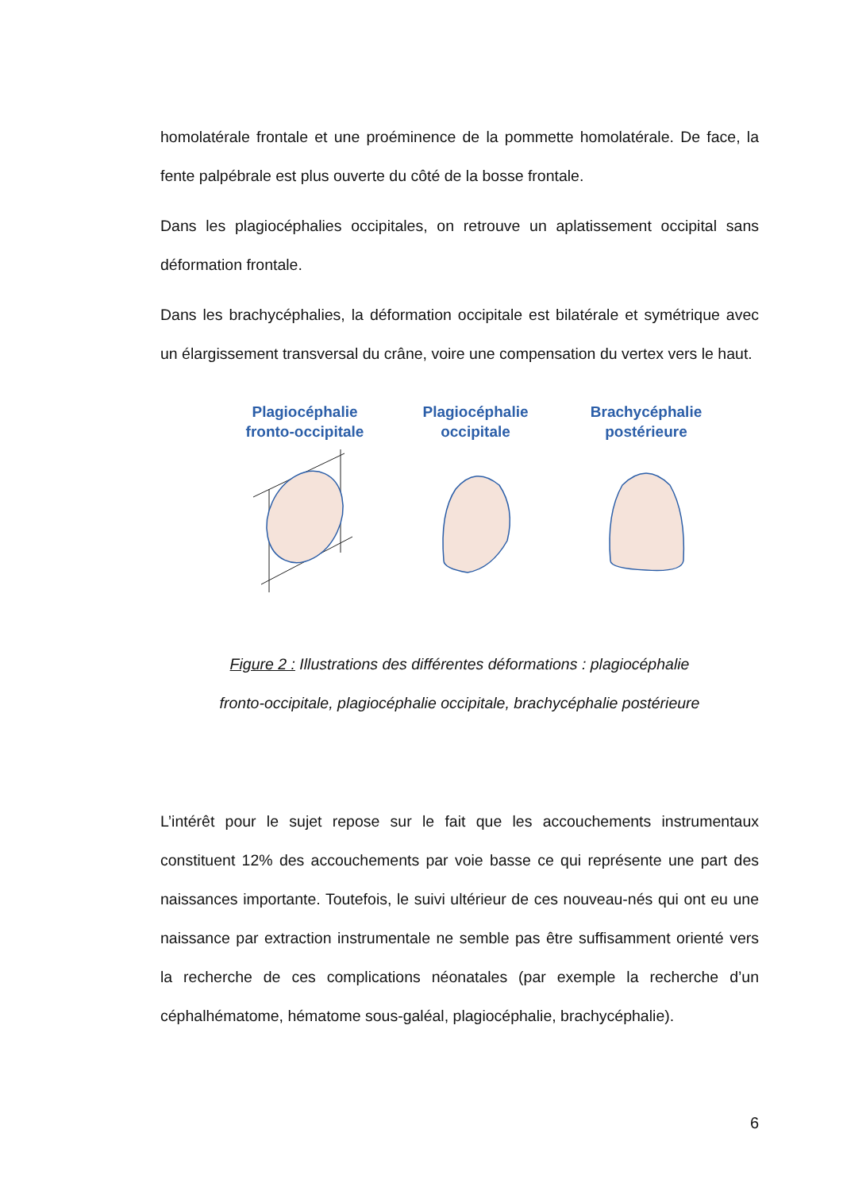homolatérale frontale et une proéminence de la pommette homolatérale. De face, la fente palpébrale est plus ouverte du côté de la bosse frontale.
Dans les plagiocéphalies occipitales, on retrouve un aplatissement occipital sans déformation frontale.
Dans les brachycéphalies, la déformation occipitale est bilatérale et symétrique avec un élargissement transversal du crâne, voire une compensation du vertex vers le haut.
Plagiocéphalie fronto-occipitale
Plagiocéphalie occipitale
Brachycéphalie postérieure
Figure 2 : Illustrations des différentes déformations : plagiocéphalie
fronto-occipitale, plagiocéphalie occipitale, brachycéphalie postérieure
L’intérêt pour le sujet repose sur le fait que les accouchements instrumentaux constituent 12% des accouchements par voie basse ce qui représente une part des naissances importante. Toutefois, le suivi ultérieur de ces nouveau-nés qui ont eu une naissance par extraction instrumentale ne semble pas être suffisamment orienté vers la recherche de ces complications néonatales (par exemple la recherche d’un céphalhématome, hématome sous-galéal, plagiocéphalie, brachycéphalie).
6